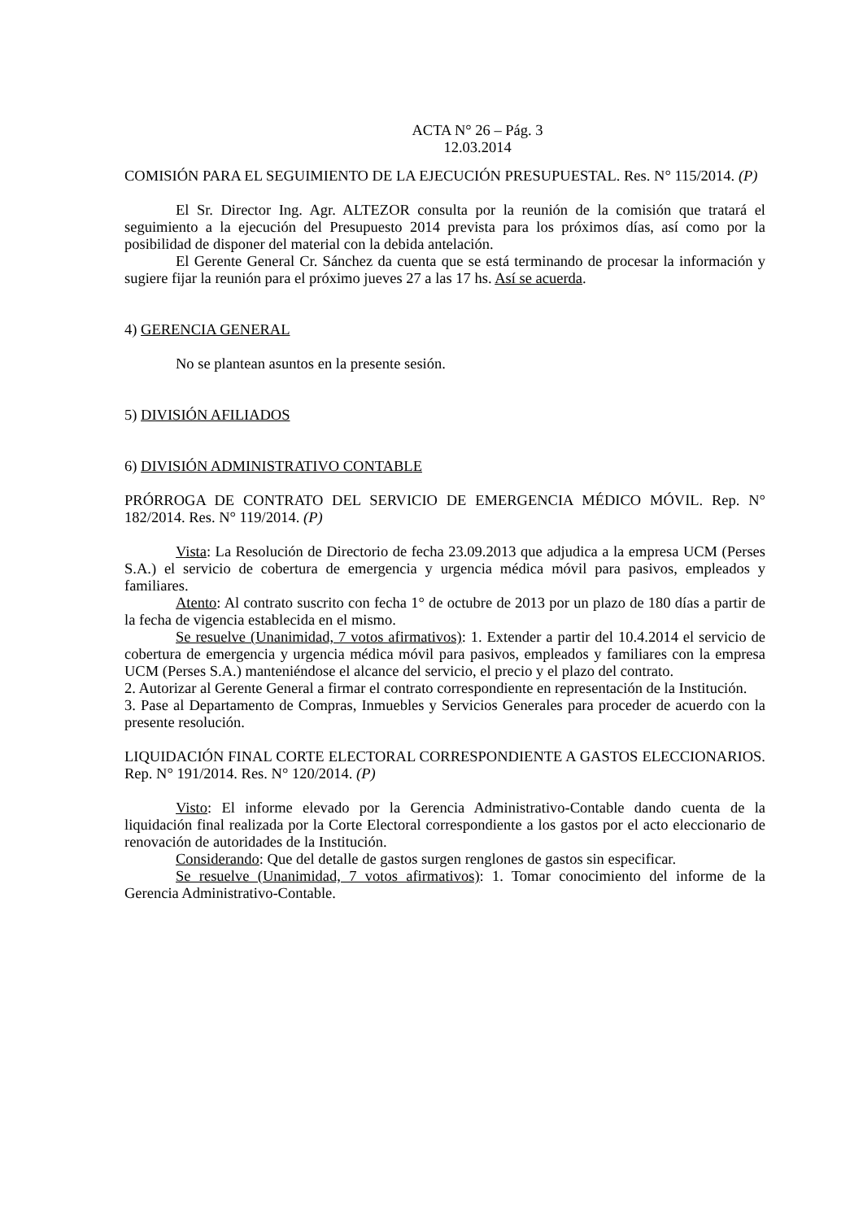ACTA N° 26 – Pág. 3
12.03.2014
COMISIÓN PARA EL SEGUIMIENTO DE LA EJECUCIÓN PRESUPUESTAL. Res. N° 115/2014. (P)
El Sr. Director Ing. Agr. ALTEZOR consulta por la reunión de la comisión que tratará el seguimiento a la ejecución del Presupuesto 2014 prevista para los próximos días, así como por la posibilidad de disponer del material con la debida antelación.
El Gerente General Cr. Sánchez da cuenta que se está terminando de procesar la información y sugiere fijar la reunión para el próximo jueves 27 a las 17 hs. Así se acuerda.
4) GERENCIA GENERAL
No se plantean asuntos en la presente sesión.
5) DIVISIÓN AFILIADOS
6) DIVISIÓN ADMINISTRATIVO CONTABLE
PRÓRROGA DE CONTRATO DEL SERVICIO DE EMERGENCIA MÉDICO MÓVIL. Rep. N° 182/2014. Res. N° 119/2014. (P)
Vista: La Resolución de Directorio de fecha 23.09.2013 que adjudica a la empresa UCM (Perses S.A.) el servicio de cobertura de emergencia y urgencia médica móvil para pasivos, empleados y familiares.
Atento: Al contrato suscrito con fecha 1° de octubre de 2013 por un plazo de 180 días a partir de la fecha de vigencia establecida en el mismo.
Se resuelve (Unanimidad, 7 votos afirmativos): 1. Extender a partir del 10.4.2014 el servicio de cobertura de emergencia y urgencia médica móvil para pasivos, empleados y familiares con la empresa UCM (Perses S.A.) manteniéndose el alcance del servicio, el precio y el plazo del contrato.
2. Autorizar al Gerente General a firmar el contrato correspondiente en representación de la Institución.
3. Pase al Departamento de Compras, Inmuebles y Servicios Generales para proceder de acuerdo con la presente resolución.
LIQUIDACIÓN FINAL CORTE ELECTORAL CORRESPONDIENTE A GASTOS ELECCIONARIOS. Rep. N° 191/2014. Res. N° 120/2014. (P)
Visto: El informe elevado por la Gerencia Administrativo-Contable dando cuenta de la liquidación final realizada por la Corte Electoral correspondiente a los gastos por el acto eleccionario de renovación de autoridades de la Institución.
Considerando: Que del detalle de gastos surgen renglones de gastos sin especificar.
Se resuelve (Unanimidad, 7 votos afirmativos): 1. Tomar conocimiento del informe de la Gerencia Administrativo-Contable.